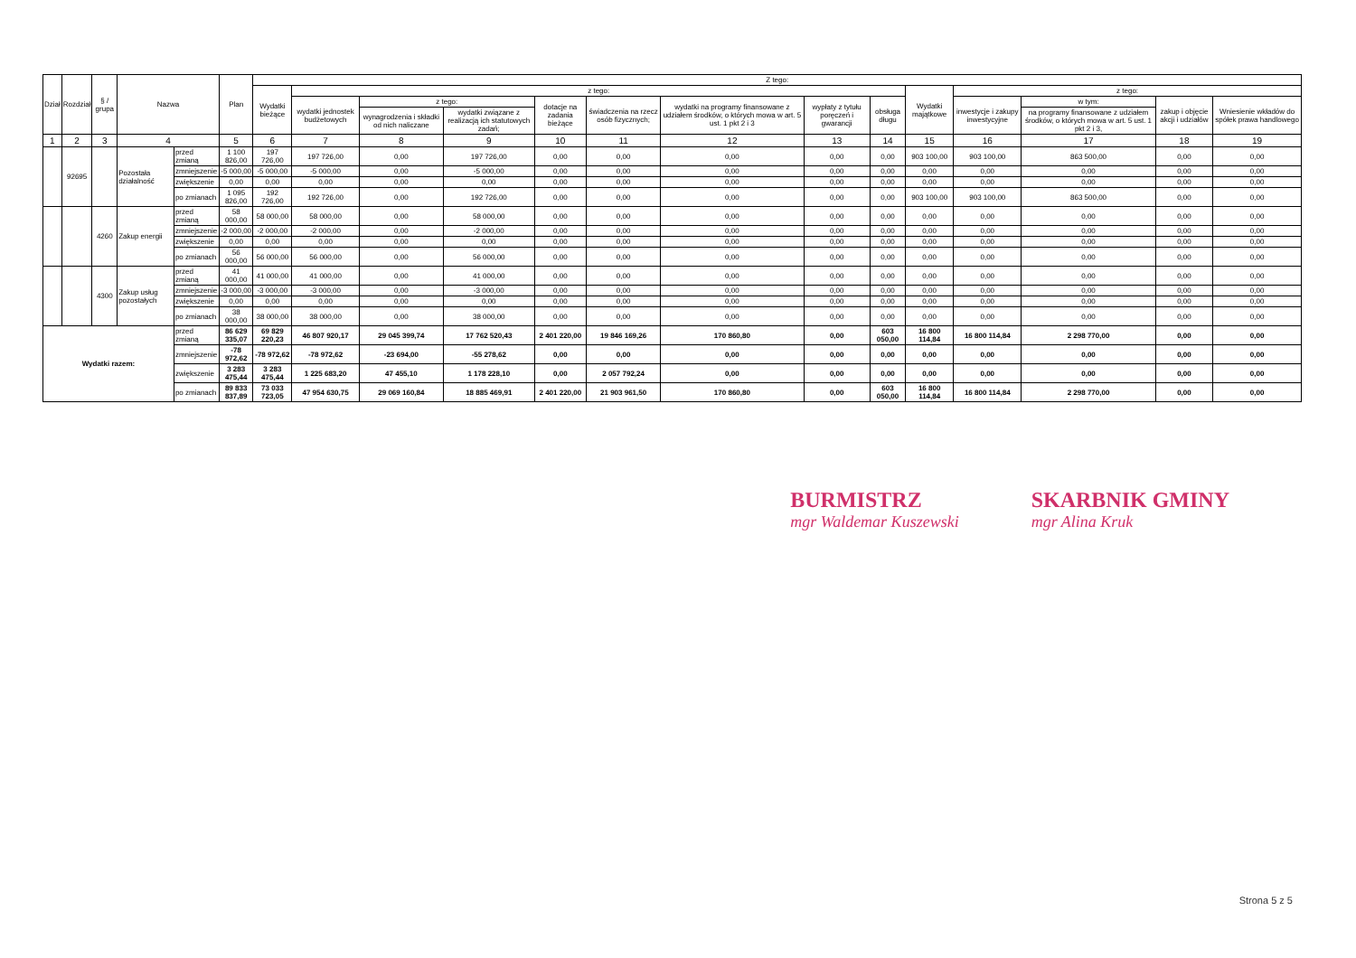| Dział | Rozdział | § / grupa | Nazwa | | Plan | Z tego: | | | | | | | | | | | | | |
| --- | --- | --- | --- | --- | --- | --- | --- | --- | --- | --- | --- | --- | --- | --- | --- | --- | --- | --- | --- |
| | | | | | | Wydatki bieżące | z tego: | | | | | | | | Wydatki majątkowe | z tego: | | | |
| | | | | | | | wydatki jednostek budżetowych | z tego: | | dotacje na zadania bieżące | świadczenia na rzecz osób fizycznych; | wydatki na programy finansowane z udziałem środków, o których mowa w art. 5 ust. 1 pkt 2 i 3 | wypłaty z tytułu poręczeń i gwarancji | obsługa długu | | inwestycje i zakupy inwestycyjne | w tym: | zakup i objęcie akcji i udziałów | Wniesienie wkładów do spółek prawa handlowego |
| | | | | | | | | wynagrodzenia i składki od nich naliczane | wydatki związane z realizacją ich statutowych zadań; | | | | | | | | na programy finansowane z udziałem środków, o których mowa w art. 5 ust. 1 pkt 2 i 3, | | |
| 1 | 2 | 3 | 4 | | 5 | 6 | 7 | 8 | 9 | 10 | 11 | 12 | 13 | 14 | 15 | 16 | 17 | 18 | 19 |
| | 92695 | | Pozostała działalność | przed zmianą | 1 100 826,00 | 197 726,00 | 197 726,00 | 0,00 | 197 726,00 | 0,00 | 0,00 | 0,00 | 0,00 | 0,00 | 903 100,00 | 903 100,00 | 863 500,00 | 0,00 | 0,00 |
| | | | | zmniejszenie | -5 000,00 | -5 000,00 | -5 000,00 | 0,00 | -5 000,00 | 0,00 | 0,00 | 0,00 | 0,00 | 0,00 | 0,00 | 0,00 | 0,00 | 0,00 | 0,00 |
| | | | | zwiększenie | 0,00 | 0,00 | 0,00 | 0,00 | 0,00 | 0,00 | 0,00 | 0,00 | 0,00 | 0,00 | 0,00 | 0,00 | 0,00 | 0,00 | 0,00 |
| | | | | po zmianach | 1 095 826,00 | 192 726,00 | 192 726,00 | 0,00 | 192 726,00 | 0,00 | 0,00 | 0,00 | 0,00 | 0,00 | 903 100,00 | 903 100,00 | 863 500,00 | 0,00 | 0,00 |
| | | 4260 | Zakup energii | przed zmianą | 58 000,00 | 58 000,00 | 58 000,00 | 0,00 | 58 000,00 | 0,00 | 0,00 | 0,00 | 0,00 | 0,00 | 0,00 | 0,00 | 0,00 | 0,00 | 0,00 |
| | | | | zmniejszenie | -2 000,00 | -2 000,00 | -2 000,00 | 0,00 | -2 000,00 | 0,00 | 0,00 | 0,00 | 0,00 | 0,00 | 0,00 | 0,00 | 0,00 | 0,00 | 0,00 |
| | | | | zwiększenie | 0,00 | 0,00 | 0,00 | 0,00 | 0,00 | 0,00 | 0,00 | 0,00 | 0,00 | 0,00 | 0,00 | 0,00 | 0,00 | 0,00 | 0,00 |
| | | | | po zmianach | 56 000,00 | 56 000,00 | 56 000,00 | 0,00 | 56 000,00 | 0,00 | 0,00 | 0,00 | 0,00 | 0,00 | 0,00 | 0,00 | 0,00 | 0,00 | 0,00 |
| | | 4300 | Zakup usług pozostałych | przed zmianą | 41 000,00 | 41 000,00 | 41 000,00 | 0,00 | 41 000,00 | 0,00 | 0,00 | 0,00 | 0,00 | 0,00 | 0,00 | 0,00 | 0,00 | 0,00 | 0,00 |
| | | | | zmniejszenie | -3 000,00 | -3 000,00 | -3 000,00 | 0,00 | -3 000,00 | 0,00 | 0,00 | 0,00 | 0,00 | 0,00 | 0,00 | 0,00 | 0,00 | 0,00 | 0,00 |
| | | | | zwiększenie | 0,00 | 0,00 | 0,00 | 0,00 | 0,00 | 0,00 | 0,00 | 0,00 | 0,00 | 0,00 | 0,00 | 0,00 | 0,00 | 0,00 | 0,00 |
| | | | | po zmianach | 38 000,00 | 38 000,00 | 38 000,00 | 0,00 | 38 000,00 | 0,00 | 0,00 | 0,00 | 0,00 | 0,00 | 0,00 | 0,00 | 0,00 | 0,00 | 0,00 |
| Wydatki razem: | | | | przed zmianą | 86 629 335,07 | 69 829 220,23 | 46 807 920,17 | 29 045 399,74 | 17 762 520,43 | 2 401 220,00 | 19 846 169,26 | 170 860,80 | 0,00 | 603 050,00 | 16 800 114,84 | 16 800 114,84 | 2 298 770,00 | 0,00 | 0,00 |
| | | | | zmniejszenie | -78 972,62 | -78 972,62 | -78 972,62 | -23 694,00 | -55 278,62 | 0,00 | 0,00 | 0,00 | 0,00 | 0,00 | 0,00 | 0,00 | 0,00 | 0,00 | 0,00 |
| | | | | zwiększenie | 3 283 475,44 | 3 283 475,44 | 1 225 683,20 | 47 455,10 | 1 178 228,10 | 0,00 | 2 057 792,24 | 0,00 | 0,00 | 0,00 | 0,00 | 0,00 | 0,00 | 0,00 | 0,00 |
| | | | | po zmianach | 89 833 837,89 | 73 033 723,05 | 47 954 630,75 | 29 069 160,84 | 18 885 469,91 | 2 401 220,00 | 21 903 961,50 | 170 860,80 | 0,00 | 603 050,00 | 16 800 114,84 | 16 800 114,84 | 2 298 770,00 | 0,00 | 0,00 |
BURMISTRZ
mgr Waldemar Kuszewski
SKARBNIK GMINY
mgr Alina Kruk
Strona 5 z 5